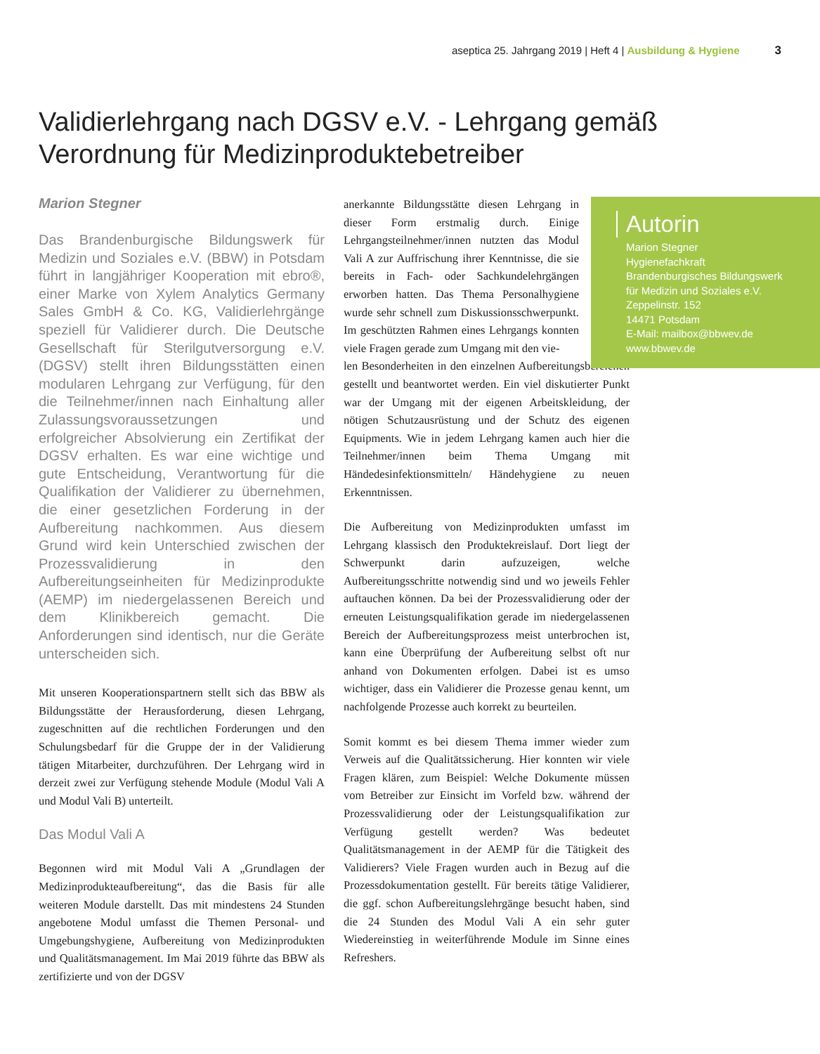aseptica 25. Jahrgang 2019 | Heft 4 | Ausbildung & Hygiene 3
Validierlehrgang nach DGSV e.V. - Lehrgang gemäß Verordnung für Medizinproduktebetreiber
Marion Stegner
Das Brandenburgische Bildungswerk für Medizin und Soziales e.V. (BBW) in Potsdam führt in langjähriger Kooperation mit ebro®, einer Marke von Xylem Analytics Germany Sales GmbH & Co. KG, Validierlehrgänge speziell für Validierer durch. Die Deutsche Gesellschaft für Sterilgutversorgung e.V. (DGSV) stellt ihren Bildungsstätten einen modularen Lehrgang zur Verfügung, für den die Teilnehmer/innen nach Einhaltung aller Zulassungsvoraussetzungen und erfolgreicher Absolvierung ein Zertifikat der DGSV erhalten. Es war eine wichtige und gute Entscheidung, Verantwortung für die Qualifikation der Validierer zu übernehmen, die einer gesetzlichen Forderung in der Aufbereitung nachkommen. Aus diesem Grund wird kein Unterschied zwischen der Prozessvalidierung in den Aufbereitungseinheiten für Medizinprodukte (AEMP) im niedergelassenen Bereich und dem Klinikbereich gemacht. Die Anforderungen sind identisch, nur die Geräte unterscheiden sich.
Mit unseren Kooperationspartnern stellt sich das BBW als Bildungsstätte der Herausforderung, diesen Lehrgang, zugeschnitten auf die rechtlichen Forderungen und den Schulungsbedarf für die Gruppe der in der Validierung tätigen Mitarbeiter, durchzuführen. Der Lehrgang wird in derzeit zwei zur Verfügung stehende Module (Modul Vali A und Modul Vali B) unterteilt.
Das Modul Vali A
Begonnen wird mit Modul Vali A „Grundlagen der Medizinprodukteaufbereitung“, das die Basis für alle weiteren Module darstellt. Das mit mindestens 24 Stunden angebotene Modul umfasst die Themen Personal- und Umgebungshygiene, Aufbereitung von Medizinprodukten und Qualitätsmanagement. Im Mai 2019 führte das BBW als zertifizierte und von der DGSV
anerkannte Bildungsstätte diesen Lehrgang in dieser Form erstmalig durch. Einige Lehrgangsteilnehmer/innen nutzten das Modul Vali A zur Auffrischung ihrer Kenntnisse, die sie bereits in Fach- oder Sachkundelehrgängen erworben hatten. Das Thema Personalhygiene wurde sehr schnell zum Diskussionsschwerpunkt. Im geschützten Rahmen eines Lehrgangs konnten viele Fragen gerade zum Umgang mit den vie-
len Besonderheiten in den einzelnen Aufbereitungsbereichen gestellt und beantwortet werden. Ein viel diskutierter Punkt war der Umgang mit der eigenen Arbeitskleidung, der nötigen Schutzausrüstung und der Schutz des eigenen Equipments. Wie in jedem Lehrgang kamen auch hier die Teilnehmer/innen beim Thema Umgang mit Händedesinfektionsmitteln/ Händehygiene zu neuen Erkenntnissen.
Die Aufbereitung von Medizinprodukten umfasst im Lehrgang klassisch den Produktekreislauf. Dort liegt der Schwerpunkt darin aufzuzeigen, welche Aufbereitungsschritte notwendig sind und wo jeweils Fehler auftauchen können. Da bei der Prozessvalidierung oder der erneuten Leistungsqualifikation gerade im niedergelassenen Bereich der Aufbereitungsprozess meist unterbrochen ist, kann eine Überprüfung der Aufbereitung selbst oft nur anhand von Dokumenten erfolgen. Dabei ist es umso wichtiger, dass ein Validierer die Prozesse genau kennt, um nachfolgende Prozesse auch korrekt zu beurteilen.
Somit kommt es bei diesem Thema immer wieder zum Verweis auf die Qualitätssicherung. Hier konnten wir viele Fragen klären, zum Beispiel: Welche Dokumente müssen vom Betreiber zur Einsicht im Vorfeld bzw. während der Prozessvalidierung oder der Leistungsqualifikation zur Verfügung gestellt werden? Was bedeutet Qualitätsmanagement in der AEMP für die Tätigkeit des Validierers? Viele Fragen wurden auch in Bezug auf die Prozessdokumentation gestellt. Für bereits tätige Validierer, die ggf. schon Aufbereitungslehrgänge besucht haben, sind die 24 Stunden des Modul Vali A ein sehr guter Wiedereinstieg in weiterführende Module im Sinne eines Refreshers.
Autorin
Marion Stegner
Hygienefachkraft
Brandenburgisches Bildungswerk
für Medizin und Soziales e.V.
Zeppelinstr. 152
14471 Potsdam
E-Mail: mailbox@bbwev.de
www.bbwev.de